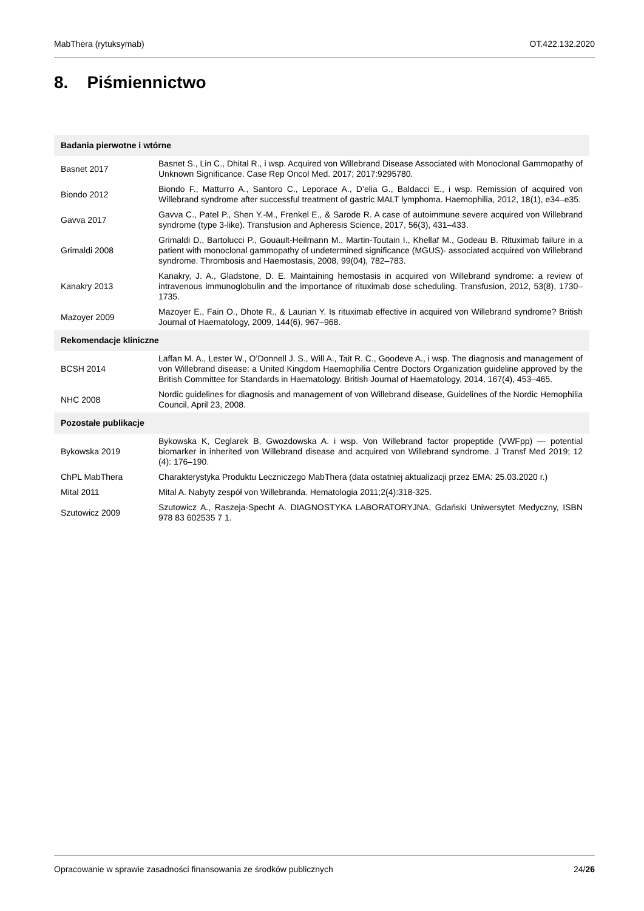MabThera (rytuksymab) OT.422.132.2020
8. Piśmiennictwo
| Badania pierwotne i wtórne | |
| --- | --- |
| Basnet 2017 | Basnet S., Lin C., Dhital R., i wsp. Acquired von Willebrand Disease Associated with Monoclonal Gammopathy of Unknown Significance. Case Rep Oncol Med. 2017; 2017:9295780. |
| Biondo 2012 | Biondo F., Matturro A., Santoro C., Leporace A., D’elia G., Baldacci E., i wsp. Remission of acquired von Willebrand syndrome after successful treatment of gastric MALT lymphoma. Haemophilia, 2012, 18(1), e34–e35. |
| Gavva 2017 | Gavva C., Patel P., Shen Y.-M., Frenkel E., & Sarode R. A case of autoimmune severe acquired von Willebrand syndrome (type 3-like). Transfusion and Apheresis Science, 2017, 56(3), 431–433. |
| Grimaldi 2008 | Grimaldi D., Bartolucci P., Gouault-Heilmann M., Martin-Toutain I., Khellaf M., Godeau B. Rituximab failure in a patient with monoclonal gammopathy of undetermined significance (MGUS)- associated acquired von Willebrand syndrome. Thrombosis and Haemostasis, 2008, 99(04), 782–783. |
| Kanakry 2013 | Kanakry, J. A., Gladstone, D. E. Maintaining hemostasis in acquired von Willebrand syndrome: a review of intravenous immunoglobulin and the importance of rituximab dose scheduling. Transfusion, 2012, 53(8), 1730–1735. |
| Mazoyer 2009 | Mazoyer E., Fain O., Dhote R., & Laurian Y. Is rituximab effective in acquired von Willebrand syndrome? British Journal of Haematology, 2009, 144(6), 967–968. |
| Rekomendacje kliniczne | |
| BCSH 2014 | Laffan M. A., Lester W., O’Donnell J. S., Will A., Tait R. C., Goodeve A., i wsp. The diagnosis and management of von Willebrand disease: a United Kingdom Haemophilia Centre Doctors Organization guideline approved by the British Committee for Standards in Haematology. British Journal of Haematology, 2014, 167(4), 453–465. |
| NHC 2008 | Nordic guidelines for diagnosis and management of von Willebrand disease, Guidelines of the Nordic Hemophilia Council, April 23, 2008. |
| Pozostałe publikacje | |
| Bykowska 2019 | Bykowska K, Ceglarek B, Gwozdowska A. i wsp. Von Willebrand factor propeptide (VWFpp) — potential biomarker in inherited von Willebrand disease and acquired von Willebrand syndrome. J Transf Med 2019; 12 (4): 176–190. |
| ChPL MabThera | Charakterystyka Produktu Leczniczego MabThera (data ostatniej aktualizacji przez EMA: 25.03.2020 r.) |
| Mital 2011 | Mital A. Nabyty zespół von Willebranda. Hematologia 2011;2(4):318-325. |
| Szutowicz 2009 | Szutowicz A., Raszeja-Specht A. DIAGNOSTYKA LABORATORYJNA, Gdański Uniwersytet Medyczny, ISBN 978 83 602535 7 1. |
Opracowanie w sprawie zasadności finansowania ze środków publicznych 24/26